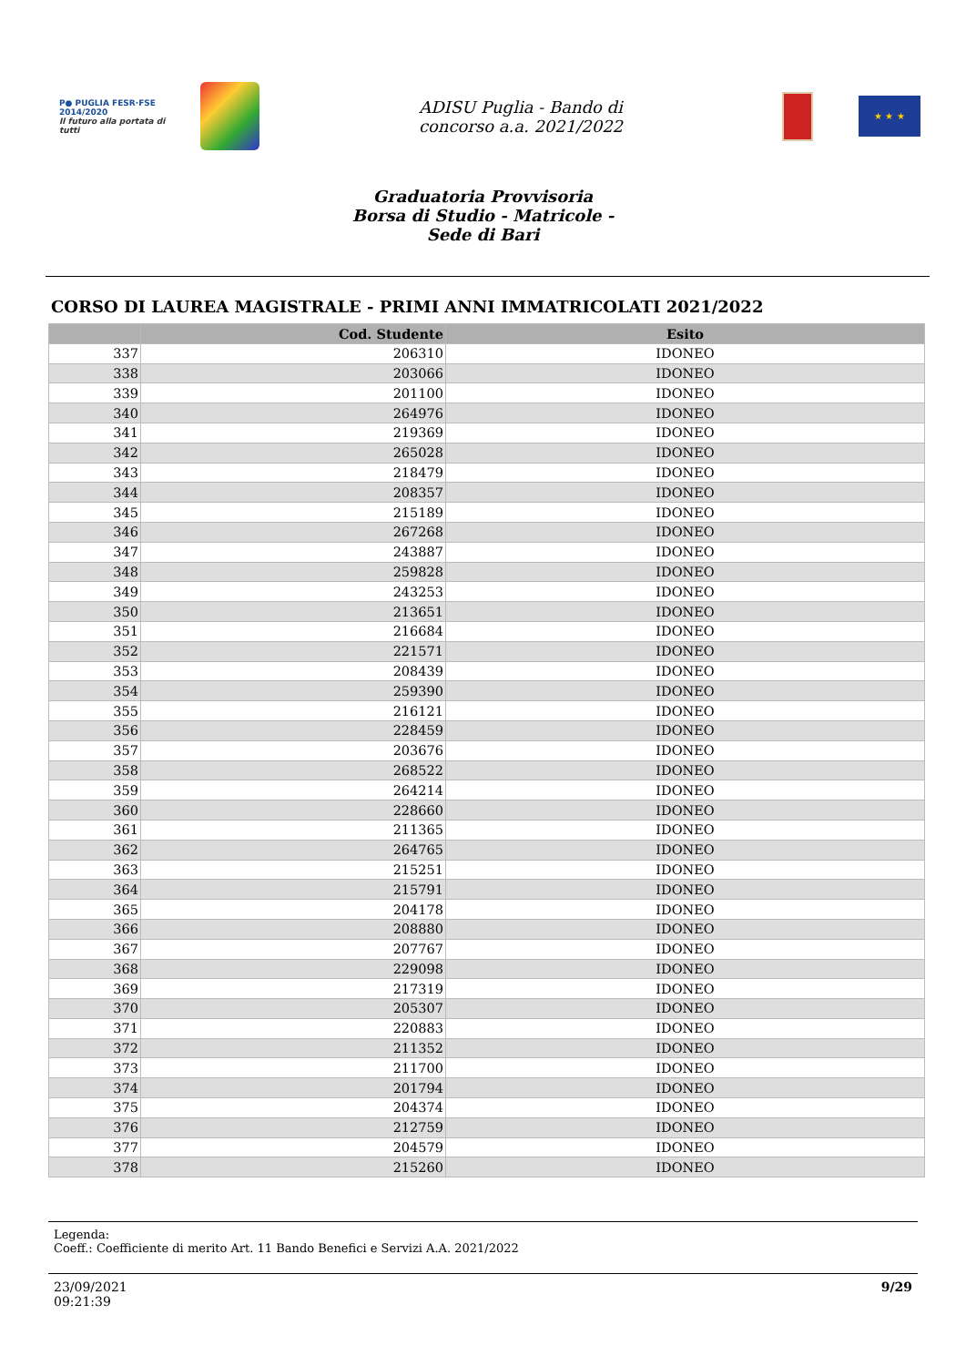P● PUGLIA FESR·FSE 2014/2020
Il futuro alla portata di tutti
ADISU Puglia - Bando di
concorso a.a. 2021/2022
★ ★ ★
Graduatoria Provvisoria
Borsa di Studio - Matricole -
Sede di Bari
CORSO DI LAUREA MAGISTRALE - PRIMI ANNI IMMATRICOLATI 2021/2022
| | Cod. Studente | Esito |
| --- | --- | --- |
| 337 | 206310 | IDONEO |
| 338 | 203066 | IDONEO |
| 339 | 201100 | IDONEO |
| 340 | 264976 | IDONEO |
| 341 | 219369 | IDONEO |
| 342 | 265028 | IDONEO |
| 343 | 218479 | IDONEO |
| 344 | 208357 | IDONEO |
| 345 | 215189 | IDONEO |
| 346 | 267268 | IDONEO |
| 347 | 243887 | IDONEO |
| 348 | 259828 | IDONEO |
| 349 | 243253 | IDONEO |
| 350 | 213651 | IDONEO |
| 351 | 216684 | IDONEO |
| 352 | 221571 | IDONEO |
| 353 | 208439 | IDONEO |
| 354 | 259390 | IDONEO |
| 355 | 216121 | IDONEO |
| 356 | 228459 | IDONEO |
| 357 | 203676 | IDONEO |
| 358 | 268522 | IDONEO |
| 359 | 264214 | IDONEO |
| 360 | 228660 | IDONEO |
| 361 | 211365 | IDONEO |
| 362 | 264765 | IDONEO |
| 363 | 215251 | IDONEO |
| 364 | 215791 | IDONEO |
| 365 | 204178 | IDONEO |
| 366 | 208880 | IDONEO |
| 367 | 207767 | IDONEO |
| 368 | 229098 | IDONEO |
| 369 | 217319 | IDONEO |
| 370 | 205307 | IDONEO |
| 371 | 220883 | IDONEO |
| 372 | 211352 | IDONEO |
| 373 | 211700 | IDONEO |
| 374 | 201794 | IDONEO |
| 375 | 204374 | IDONEO |
| 376 | 212759 | IDONEO |
| 377 | 204579 | IDONEO |
| 378 | 215260 | IDONEO |
Legenda:
Coeff.: Coefficiente di merito Art. 11 Bando Benefici e Servizi A.A. 2021/2022
23/09/2021
09:21:39
9/29